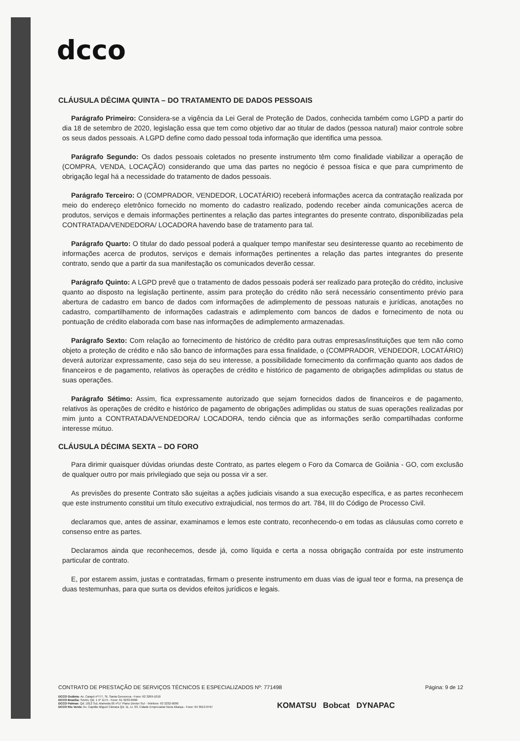dcco
CLÁUSULA DÉCIMA QUINTA – DO TRATAMENTO DE DADOS PESSOAIS
Parágrafo Primeiro: Considera-se a vigência da Lei Geral de Proteção de Dados, conhecida também como LGPD a partir do dia 18 de setembro de 2020, legislação essa que tem como objetivo dar ao titular de dados (pessoa natural) maior controle sobre os seus dados pessoais. A LGPD define como dado pessoal toda informação que identifica uma pessoa.
Parágrafo Segundo: Os dados pessoais coletados no presente instrumento têm como finalidade viabilizar a operação de (COMPRA, VENDA, LOCAÇÃO) considerando que uma das partes no negócio é pessoa física e que para cumprimento de obrigação legal há a necessidade do tratamento de dados pessoais.
Parágrafo Terceiro: O (COMPRADOR, VENDEDOR, LOCATÁRIO) receberá informações acerca da contratação realizada por meio do endereço eletrônico fornecido no momento do cadastro realizado, podendo receber ainda comunicações acerca de produtos, serviços e demais informações pertinentes a relação das partes integrantes do presente contrato, disponibilizadas pela CONTRATADA/VENDEDORA/ LOCADORA havendo base de tratamento para tal.
Parágrafo Quarto: O titular do dado pessoal poderá a qualquer tempo manifestar seu desinteresse quanto ao recebimento de informações acerca de produtos, serviços e demais informações pertinentes a relação das partes integrantes do presente contrato, sendo que a partir da sua manifestação os comunicados deverão cessar.
Parágrafo Quinto: A LGPD prevê que o tratamento de dados pessoais poderá ser realizado para proteção do crédito, inclusive quanto ao disposto na legislação pertinente, assim para proteção do crédito não será necessário consentimento prévio para abertura de cadastro em banco de dados com informações de adimplemento de pessoas naturais e jurídicas, anotações no cadastro, compartilhamento de informações cadastrais e adimplemento com bancos de dados e fornecimento de nota ou pontuação de crédito elaborada com base nas informações de adimplemento armazenadas.
Parágrafo Sexto: Com relação ao fornecimento de histórico de crédito para outras empresas/instituições que tem não como objeto a proteção de crédito e não são banco de informações para essa finalidade, o (COMPRADOR, VENDEDOR, LOCATÁRIO) deverá autorizar expressamente, caso seja do seu interesse, a possibilidade fornecimento da confirmação quanto aos dados de financeiros e de pagamento, relativos às operações de crédito e histórico de pagamento de obrigações adimplidas ou status de suas operações.
Parágrafo Sétimo: Assim, fica expressamente autorizado que sejam fornecidos dados de financeiros e de pagamento, relativos às operações de crédito e histórico de pagamento de obrigações adimplidas ou status de suas operações realizadas por mim junto a CONTRATADA/VENDEDORA/ LOCADORA, tendo ciência que as informações serão compartilhadas conforme interesse mútuo.
CLÁUSULA DÉCIMA SEXTA – DO FORO
Para dirimir quaisquer dúvidas oriundas deste Contrato, as partes elegem o Foro da Comarca de Goiânia - GO, com exclusão de qualquer outro por mais privilegiado que seja ou possa vir a ser.
As previsões do presente Contrato são sujeitas a ações judiciais visando a sua execução específica, e as partes reconhecem que este instrumento constitui um título executivo extrajudicial, nos termos do art. 784, III do Código de Processo Civil.
declaramos que, antes de assinar, examinamos e lemos este contrato, reconhecendo-o em todas as cláusulas como correto e consenso entre as partes.
Declaramos ainda que reconhecemos, desde já, como líquida e certa a nossa obrigação contraída por este instrumento particular de contrato.
E, por estarem assim, justas e contratadas, firmam o presente instrumento em duas vias de igual teor e forma, na presença de duas testemunhas, para que surta os devidos efeitos jurídicos e legais.
Página: 9 de 12
CONTRATO DE PRESTAÇÃO DE SERVIÇOS TÉCNICOS E ESPECIALIZADOS Nº: 771498
DCCO Goiânia: Av. Caiapó nº777, St. Santa Genoveva - Fone: 62 3269-1010
DCCO Brasília: SAAN, Qd. 1 nº 1175 - Fone: 61 3233-0990
DCCO Palmas: Qd. 1012 Sul, Alameda 05 nº17 Plano Diretor Sul - Telefone: 63 3232-9090
DCCO Rio Verde: Av. Capitão Miguel Câmara Qd. 11, Lt. 03, Cidade Empresarial Nova Aliança - Fone: 64 3613-0797
KOMATSU Bobcat DYNAPAC